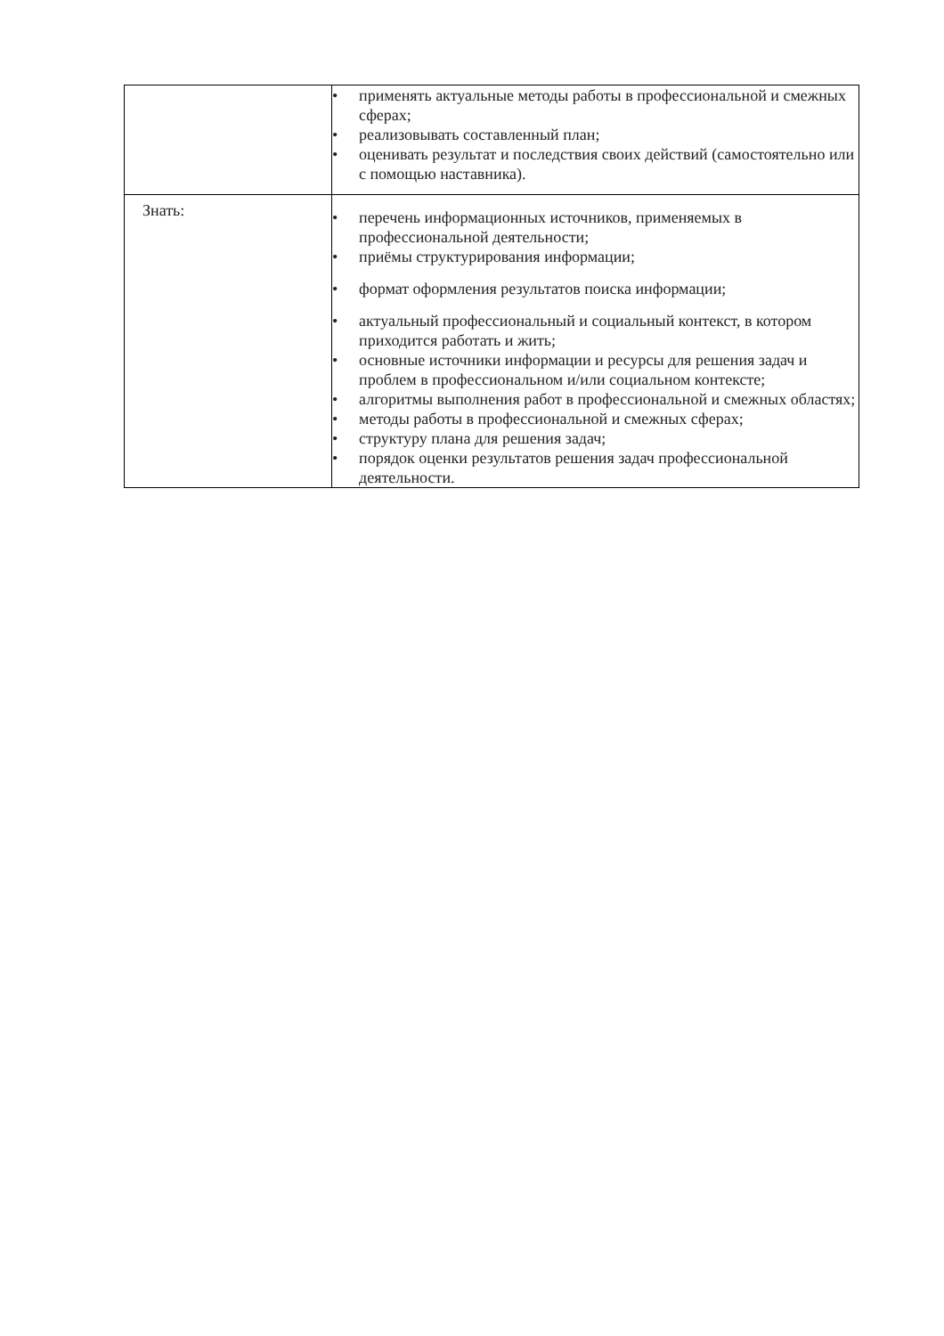| | • применять актуальные методы работы в профессиональной и смежных сферах; • реализовывать составленный план; • оценивать результат и последствия своих действий (самостоятельно или с помощью наставника). |
| Знать: | • перечень информационных источников, применяемых в профессиональной деятельности; • приёмы структурирования информации; • формат оформления результатов поиска информации; • актуальный профессиональный и социальный контекст, в котором приходится работать и жить; • основные источники информации и ресурсы для решения задач и проблем в профессиональном и/или социальном контексте; • алгоритмы выполнения работ в профессиональной и смежных областях; • методы работы в профессиональной и смежных сферах; • структуру плана для решения задач; • порядок оценки результатов решения задач профессиональной деятельности. |